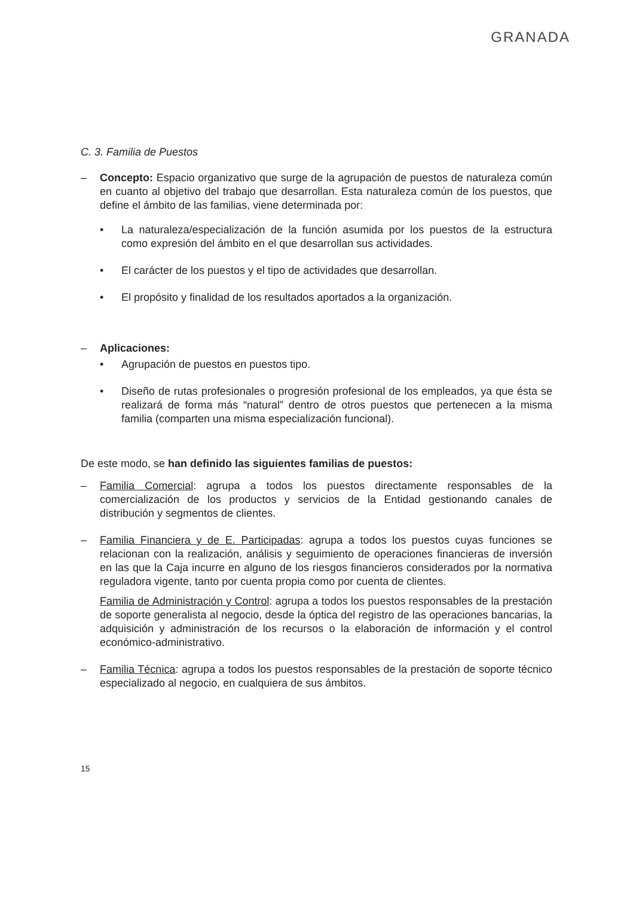GRANADA
C. 3. Familia de Puestos
– Concepto: Espacio organizativo que surge de la agrupación de puestos de naturaleza común en cuanto al objetivo del trabajo que desarrollan. Esta naturaleza común de los puestos, que define el ámbito de las familias, viene determinada por:
• La naturaleza/especialización de la función asumida por los puestos de la estructura como expresión del ámbito en el que desarrollan sus actividades.
• El carácter de los puestos y el tipo de actividades que desarrollan.
• El propósito y finalidad de los resultados aportados a la organización.
– Aplicaciones:
• Agrupación de puestos en puestos tipo.
• Diseño de rutas profesionales o progresión profesional de los empleados, ya que ésta se realizará de forma más “natural” dentro de otros puestos que pertenecen a la misma familia (comparten una misma especialización funcional).
De este modo, se han definido las siguientes familias de puestos:
– Familia Comercial: agrupa a todos los puestos directamente responsables de la comercialización de los productos y servicios de la Entidad gestionando canales de distribución y segmentos de clientes.
– Familia Financiera y de E. Participadas: agrupa a todos los puestos cuyas funciones se relacionan con la realización, análisis y seguimiento de operaciones financieras de inversión en las que la Caja incurre en alguno de los riesgos financieros considerados por la normativa reguladora vigente, tanto por cuenta propia como por cuenta de clientes.
Familia de Administración y Control: agrupa a todos los puestos responsables de la prestación de soporte generalista al negocio, desde la óptica del registro de las operaciones bancarias, la adquisición y administración de los recursos o la elaboración de información y el control económico-administrativo.
– Familia Técnica: agrupa a todos los puestos responsables de la prestación de soporte técnico especializado al negocio, en cualquiera de sus ámbitos.
15